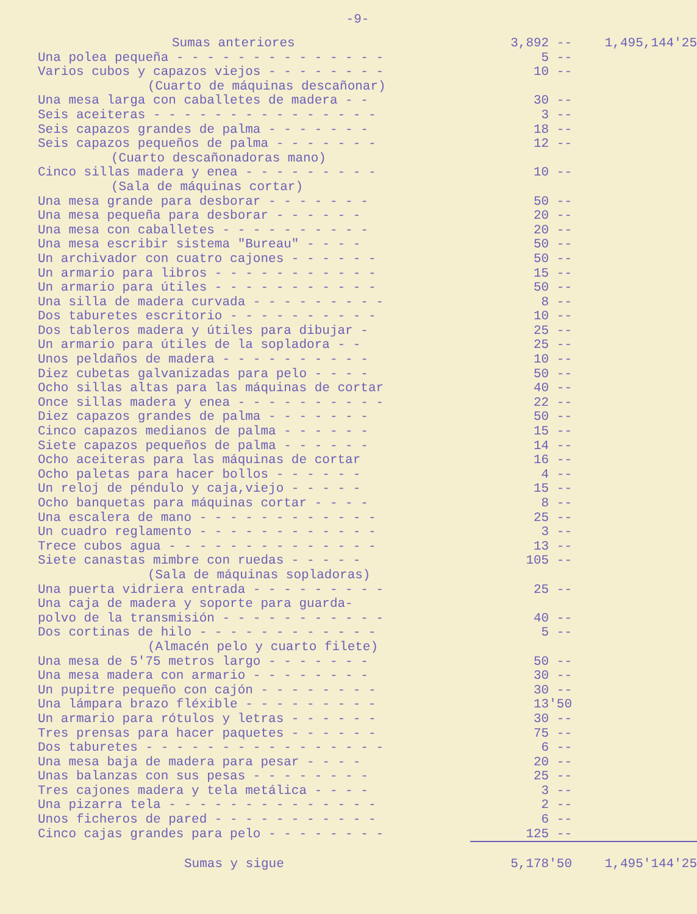-9-
| Sumas anteriores | 3,892 -- | 1,495,144'25 |
| Una polea pequeña - - - - - - - - - - - - - - | 5 -- | |
| Varios cubos y capazos viejos - - - - - - - - | 10 -- | |
| (Cuarto de máquinas descañonar) | | |
| Una mesa larga con caballetes de madera - - | 30 -- | |
| Seis aceiteras - - - - - - - - - - - - - - - | 3 -- | |
| Seis capazos grandes de palma - - - - - - - | 18 -- | |
| Seis capazos pequeños de palma - - - - - - - | 12 -- | |
| (Cuarto descañonadoras mano) | | |
| Cinco sillas madera y enea - - - - - - - - - | 10 -- | |
| (Sala de máquinas cortar) | | |
| Una mesa grande para desborar - - - - - - - | 50 -- | |
| Una mesa pequeña para desborar - - - - - - | 20 -- | |
| Una mesa con caballetes - - - - - - - - - - | 20 -- | |
| Una mesa escribir sistema "Bureau" - - - - | 50 -- | |
| Un archivador con cuatro cajones - - - - - - | 50 -- | |
| Un armario para libros - - - - - - - - - - - | 15 -- | |
| Un armario para útiles - - - - - - - - - - - | 50 -- | |
| Una silla de madera curvada - - - - - - - - - | 8 -- | |
| Dos taburetes escritorio - - - - - - - - - - | 10 -- | |
| Dos tableros madera y útiles para dibujar - | 25 -- | |
| Un armario para útiles de la sopladora - - | 25 -- | |
| Unos peldaños de madera - - - - - - - - - - | 10 -- | |
| Diez cubetas galvanizadas para pelo - - - - | 50 -- | |
| Ocho sillas altas para las máquinas de cortar | 40 -- | |
| Once sillas madera y enea - - - - - - - - - - | 22 -- | |
| Diez capazos grandes de palma - - - - - - - | 50 -- | |
| Cinco capazos medianos de palma - - - - - - | 15 -- | |
| Siete capazos pequeños de palma - - - - - - | 14 -- | |
| Ocho aceiteras para las máquinas de cortar | 16 -- | |
| Ocho paletas para hacer bollos - - - - - - | 4 -- | |
| Un reloj de péndulo y caja,viejo - - - - - | 15 -- | |
| Ocho banquetas para máquinas cortar - - - - | 8 -- | |
| Una escalera de mano - - - - - - - - - - - - | 25 -- | |
| Un cuadro reglamento - - - - - - - - - - - - | 3 -- | |
| Trece cubos agua - - - - - - - - - - - - - - | 13 -- | |
| Siete canastas mimbre con ruedas - - - - - | 105 -- | |
| (Sala de máquinas sopladoras) | | |
| Una puerta vidriera entrada - - - - - - - - - | 25 -- | |
| Una caja de madera y soporte para guarda- | | |
| polvo de la transmisión - - - - - - - - - - - | 40 -- | |
| Dos cortinas de hilo - - - - - - - - - - - - | 5 -- | |
| (Almacén pelo y cuarto filete) | | |
| Una mesa de 5'75 metros largo - - - - - - - | 50 -- | |
| Una mesa madera con armario - - - - - - - - | 30 -- | |
| Un pupitre pequeño con cajón - - - - - - - - | 30 -- | |
| Una lámpara brazo fléxible - - - - - - - - - | 13'50 | |
| Un armario para rótulos y letras - - - - - - | 30 -- | |
| Tres prensas para hacer paquetes - - - - - - | 75 -- | |
| Dos taburetes - - - - - - - - - - - - - - - - | 6 -- | |
| Una mesa baja de madera para pesar - - - - | 20 -- | |
| Unas balanzas con sus pesas - - - - - - - - | 25 -- | |
| Tres cajones madera y tela metálica - - - - | 3 -- | |
| Una pizarra tela - - - - - - - - - - - - - - | 2 -- | |
| Unos ficheros de pared - - - - - - - - - - - | 6 -- | |
| Cinco cajas grandes para pelo - - - - - - - - | 125 -- | |
| Sumas y sigue | 5,178'50 | 1,495'144'25 |